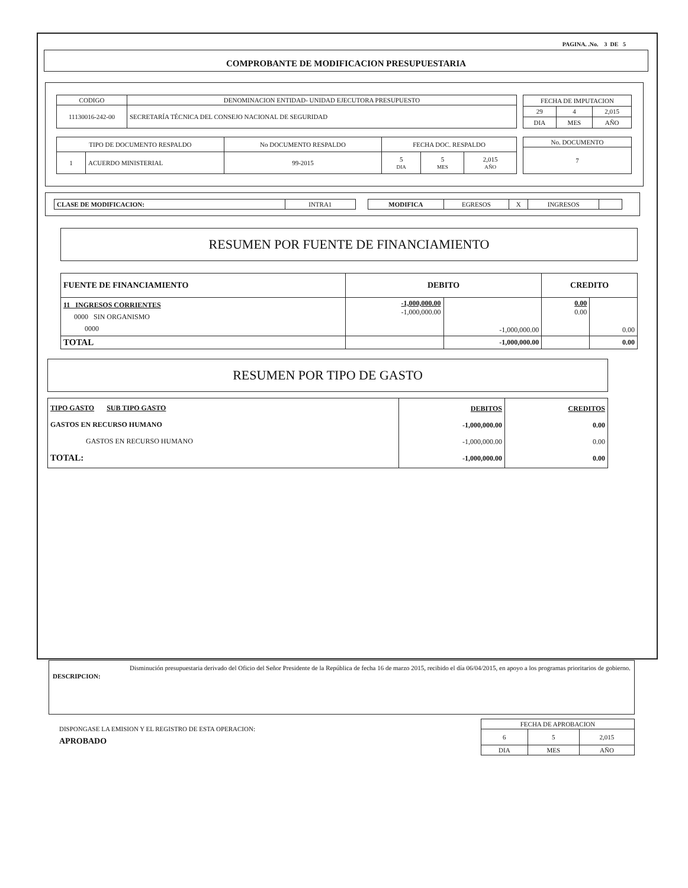PAGINA. .No. 3 DE 5
COMPROBANTE DE MODIFICACION PRESUPUESTARIA
| CODIGO | DENOMINACION ENTIDAD- UNIDAD EJECUTORA PRESUPUESTO |
| 11130016-242-00 | SECRETARÍA TÉCNICA DEL CONSEJO NACIONAL DE SEGURIDAD |
| FECHA DE IMPUTACION | | |
| 29 | 4 | 2,015 |
| DIA | MES | AÑO |
| TIPO DE DOCUMENTO RESPALDO | | No DOCUMENTO RESPALDO | FECHA DOC. RESPALDO | | |
| 1 | ACUERDO MINISTERIAL | 99-2015 | 5 DIA | 5 MES | 2,015 AÑO |
| No. DOCUMENTO |
| 7 |
| CLASE DE MODIFICACION: | INTRA1 |
| MODIFICA | EGRESOS | X | INGRESOS | |
RESUMEN POR FUENTE DE FINANCIAMIENTO
| FUENTE DE FINANCIAMIENTO | DEBITO | | CREDITO | |
| --- | --- | --- | --- | --- |
| 11 INGRESOS CORRIENTES 0000 SIN ORGANISMO 0000 | -1,000,000.00 -1,000,000.00 | -1,000,000.00 | 0.00 0.00 | 0.00 |
| TOTAL | | -1,000,000.00 | | 0.00 |
RESUMEN POR TIPO DE GASTO
| TIPO GASTO SUB TIPO GASTO GASTOS EN RECURSO HUMANO GASTOS EN RECURSO HUMANO TOTAL: | DEBITOS -1,000,000.00 -1,000,000.00 -1,000,000.00 | CREDITOS 0.00 0.00 0.00 |
DESCRIPCION:
Disminución presupuestaria derivado del Oficio del Señor Presidente de la República de fecha 16 de marzo 2015, recibido el día 06/04/2015, en apoyo a los programas prioritarios de gobierno.
DISPONGASE LA EMISION Y EL REGISTRO DE ESTA OPERACION:
APROBADO
| FECHA DE APROBACION | | |
| 6 | 5 | 2,015 |
| DIA | MES | AÑO |